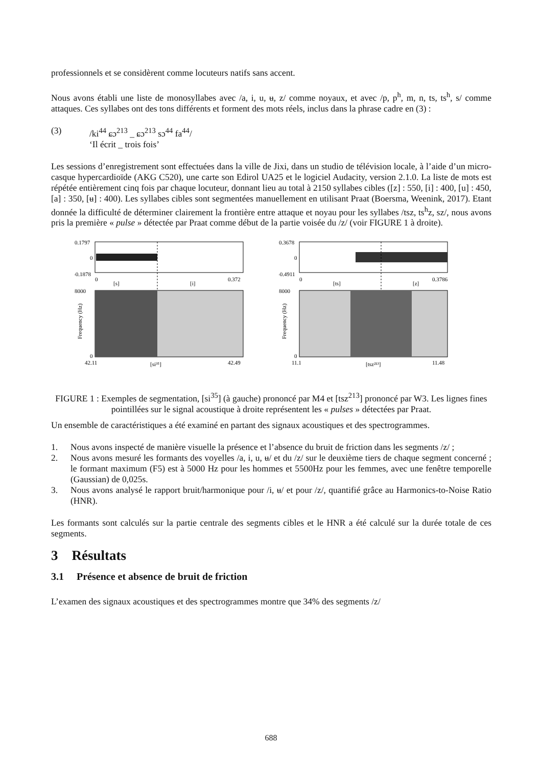professionnels et se considèrent comme locuteurs natifs sans accent.
Nous avons établi une liste de monosyllabes avec /a, i, u, ʉ, z/ comme noyaux, et avec /p, p<sup>h</sup>, m, n, ts, ts<sup>h</sup>, s/ comme attaques. Ces syllabes ont des tons différents et forment des mots réels, inclus dans la phrase cadre en (3) :
(3) /ki<sup>44</sup> ɕɔ<sup>213</sup> _ ɕɔ<sup>213</sup> sɔ<sup>44</sup> fa<sup>44</sup>/
‘Il écrit _ trois fois’
Les sessions d’enregistrement sont effectuées dans la ville de Jixi, dans un studio de télévision locale, à l’aide d’un micro-casque hypercardioïde (AKG C520), une carte son Edirol UA25 et le logiciel Audacity, version 2.1.0. La liste de mots est répétée entièrement cinq fois par chaque locuteur, donnant lieu au total à 2150 syllabes cibles ([z] : 550, [i] : 400, [u] : 450, [a] : 350, [ʉ] : 400). Les syllabes cibles sont segmentées manuellement en utilisant Praat (Boersma, Weenink, 2017). Etant donnée la difficulté de déterminer clairement la frontière entre attaque et noyau pour les syllabes /tsz, ts<sup>h</sup>z, sz/, nous avons pris la première « pulse » détectée par Praat comme début de la partie voisée du /z/ (voir FIGURE 1 à droite).
0.1797
0
-0.1878
0
[s]
[i]
0.372
8000
0
42.11
[si³⁵]
42.49
Frequency (Hz)
0.3678
0
-0.4911
0
[ts]
[z]
0.3786
8000
0
11.1
[tsz²¹³]
11.48
Frequency (Hz)
FIGURE 1 : Exemples de segmentation, [si<sup>35</sup>] (à gauche) prononcé par M4 et [tsz<sup>213</sup>] prononcé par W3. Les lignes fines pointillées sur le signal acoustique à droite représentent les « pulses » détectées par Praat.
Un ensemble de caractéristiques a été examiné en partant des signaux acoustiques et des spectrogrammes.
1. Nous avons inspecté de manière visuelle la présence et l’absence du bruit de friction dans les segments /z/ ;
2. Nous avons mesuré les formants des voyelles /a, i, u, ʉ/ et du /z/ sur le deuxième tiers de chaque segment concerné ; le formant maximum (F5) est à 5000 Hz pour les hommes et 5500Hz pour les femmes, avec une fenêtre temporelle (Gaussian) de 0,025s.
3. Nous avons analysé le rapport bruit/harmonique pour /i, ʉ/ et pour /z/, quantifié grâce au Harmonics-to-Noise Ratio (HNR).
Les formants sont calculés sur la partie centrale des segments cibles et le HNR a été calculé sur la durée totale de ces segments.
3 Résultats
3.1 Présence et absence de bruit de friction
L’examen des signaux acoustiques et des spectrogrammes montre que 34% des segments /z/
688